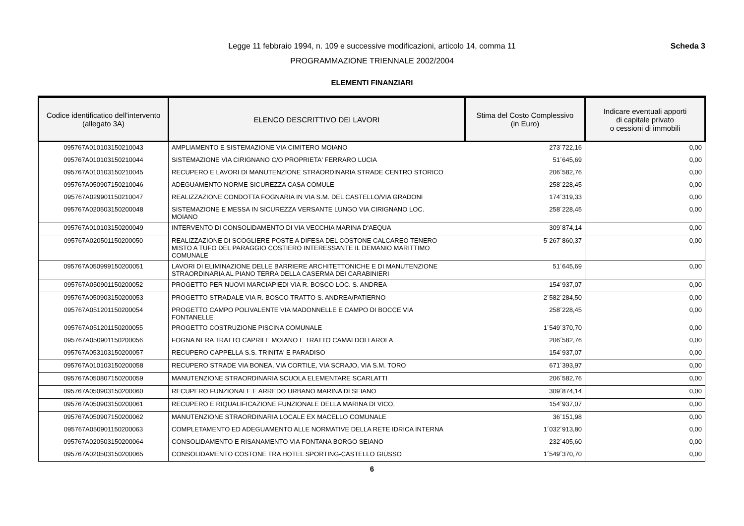Legge 11 febbraio 1994, n. 109 e successive modificazioni, articolo 14, comma 11
PROGRAMMAZIONE TRIENNALE 2002/2004
Scheda 3
ELEMENTI FINANZIARI
| Codice identificatico dell'intervento (allegato 3A) | ELENCO DESCRITTIVO DEI LAVORI | Stima del Costo Complessivo (in Euro) | Indicare eventuali apporti di capitale privato o cessioni di immobili |
| --- | --- | --- | --- |
| 095767A010103150210043 | AMPLIAMENTO E SISTEMAZIONE VIA CIMITERO MOIANO | 273´722,16 | 0,00 |
| 095767A010103150210044 | SISTEMAZIONE VIA CIRIGNANO C/O PROPRIETA' FERRARO LUCIA | 51´645,69 | 0,00 |
| 095767A010103150210045 | RECUPERO E LAVORI DI MANUTENZIONE STRAORDINARIA STRADE CENTRO STORICO | 206´582,76 | 0,00 |
| 095767A050907150210046 | ADEGUAMENTO NORME SICUREZZA CASA COMULE | 258´228,45 | 0,00 |
| 095767A029901150210047 | REALIZZAZIONE CONDOTTA FOGNARIA IN VIA S.M. DEL CASTELLO/VIA GRADONI | 174´319,33 | 0,00 |
| 095767A020503150200048 | SISTEMAZIONE E MESSA IN SICUREZZA VERSANTE LUNGO VIA CIRIGNANO LOC. MOIANO | 258´228,45 | 0,00 |
| 095767A010103150200049 | INTERVENTO DI CONSOLIDAMENTO DI VIA VECCHIA MARINA D'AEQUA | 309´874,14 | 0,00 |
| 095767A020501150200050 | REALIZZAZIONE DI SCOGLIERE POSTE A DIFESA DEL COSTONE CALCAREO TENERO MISTO A TUFO DEL PARAGGIO COSTIERO INTERESSANTE IL DEMANIO MARITTIMO COMUNALE | 5´267´860,37 | 0,00 |
| 095767A050999150200051 | LAVORI DI ELIMINAZIONE DELLE BARRIERE ARCHITETTONICHE E DI MANUTENZIONE STRAORDINARIA AL PIANO TERRA DELLA CASERMA DEI CARABINIERI | 51´645,69 | 0,00 |
| 095767A050901150200052 | PROGETTO PER NUOVI MARCIAPIEDI VIA R. BOSCO LOC. S. ANDREA | 154´937,07 | 0,00 |
| 095767A050903150200053 | PROGETTO STRADALE VIA R. BOSCO TRATTO S. ANDREA/PATIERNO | 2´582´284,50 | 0,00 |
| 095767A051201150200054 | PROGETTO CAMPO POLIVALENTE VIA MADONNELLE E CAMPO DI BOCCE VIA FONTANELLE | 258´228,45 | 0,00 |
| 095767A051201150200055 | PROGETTO COSTRUZIONE PISCINA COMUNALE | 1´549´370,70 | 0,00 |
| 095767A050901150200056 | FOGNA NERA TRATTO CAPRILE MOIANO E TRATTO CAMALDOLI AROLA | 206´582,76 | 0,00 |
| 095767A053103150200057 | RECUPERO CAPPELLA S.S. TRINITA' E PARADISO | 154´937,07 | 0,00 |
| 095767A010103150200058 | RECUPERO STRADE VIA BONEA, VIA CORTILE, VIA SCRAJO, VIA S.M. TORO | 671´393,97 | 0,00 |
| 095767A050807150200059 | MANUTENZIONE STRAORDINARIA SCUOLA ELEMENTARE SCARLATTI | 206´582,76 | 0,00 |
| 095767A050903150200060 | RECUPERO FUNZIONALE E ARREDO URBANO MARINA DI SEIANO | 309´874,14 | 0,00 |
| 095767A050903150200061 | RECUPERO E RIQUALIFICAZIONE FUNZIONALE DELLA MARINA DI VICO. | 154´937,07 | 0,00 |
| 095767A050907150200062 | MANUTENZIONE STRAORDINARIA LOCALE EX MACELLO COMUNALE | 36´151,98 | 0,00 |
| 095767A050901150200063 | COMPLETAMENTO ED ADEGUAMENTO ALLE NORMATIVE DELLA RETE IDRICA INTERNA | 1´032´913,80 | 0,00 |
| 095767A020503150200064 | CONSOLIDAMENTO E RISANAMENTO VIA FONTANA BORGO SEIANO | 232´405,60 | 0,00 |
| 095767A020503150200065 | CONSOLIDAMENTO COSTONE TRA HOTEL SPORTING-CASTELLO GIUSSO | 1´549´370,70 | 0,00 |
6